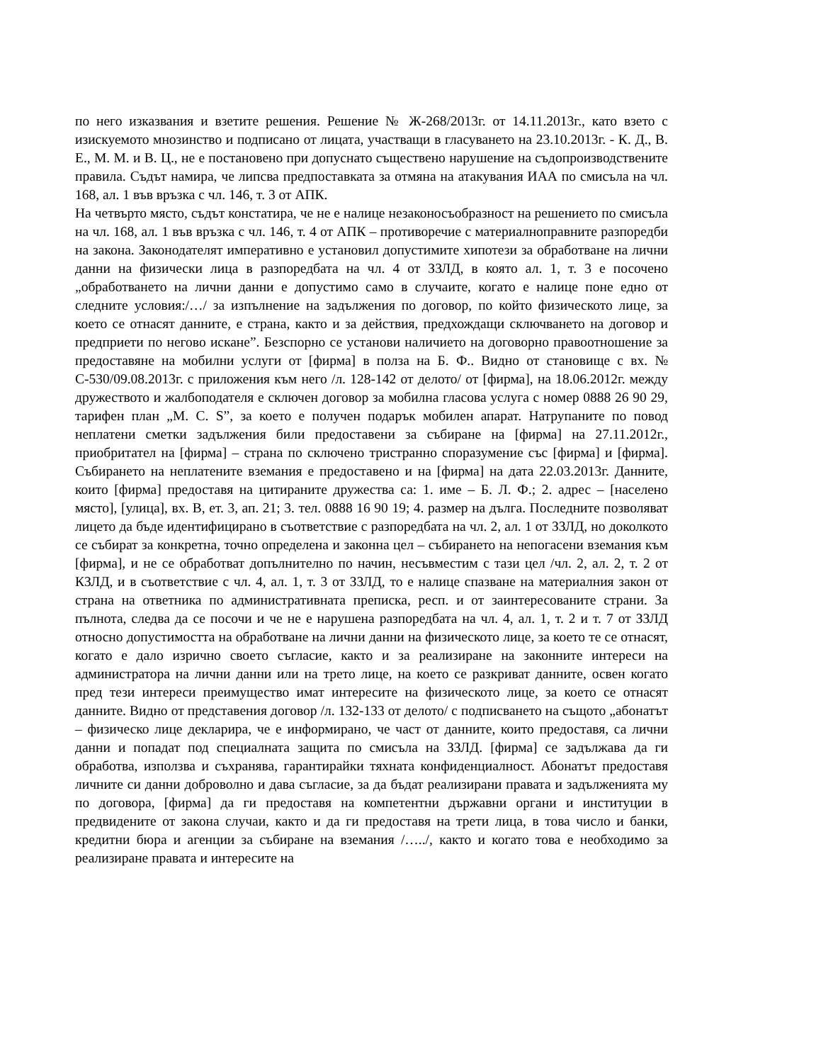по него изказвания и взетите решения. Решение № Ж-268/2013г. от 14.11.2013г., като взето с изискуемото мнозинство и подписано от лицата, участващи в гласуването на 23.10.2013г. - К. Д., В. Е., М. М. и В. Ц., не е постановено при допуснато съществено нарушение на съдопроизводствените правила. Съдът намира, че липсва предпоставката за отмяна на атакувания ИАА по смисъла на чл. 168, ал. 1 във връзка с чл. 146, т. 3 от АПК.
На четвърто място, съдът констатира, че не е налице незаконосъобразност на решението по смисъла на чл. 168, ал. 1 във връзка с чл. 146, т. 4 от АПК – противоречие с материалноправните разпоредби на закона. Законодателят императивно е установил допустимите хипотези за обработване на лични данни на физически лица в разпоредбата на чл. 4 от ЗЗЛД, в която ал. 1, т. 3 е посочено „обработването на лични данни е допустимо само в случаите, когато е налице поне едно от следните условия:/…/ за изпълнение на задължения по договор, по който физическото лице, за което се отнасят данните, е страна, както и за действия, предхождащи сключването на договор и предприети по негово искане”. Безспорно се установи наличието на договорно правоотношение за предоставяне на мобилни услуги от [фирма] в полза на Б. Ф.. Видно от становище с вх. № С-530/09.08.2013г. с приложения към него /л. 128-142 от делото/ от [фирма], на 18.06.2012г. между дружеството и жалбоподателя е сключен договор за мобилна гласова услуга с номер 0888 26 90 29, тарифен план „М. С. S”, за което е получен подарък мобилен апарат. Натрупаните по повод неплатени сметки задължения били предоставени за събиране на [фирма] на 27.11.2012г., приобритател на [фирма] – страна по сключено тристранно споразумение със [фирма] и [фирма]. Събирането на неплатените вземания е предоставено и на [фирма] на дата 22.03.2013г. Данните, които [фирма] предоставя на цитираните дружества са: 1. име – Б. Л. Ф.; 2. адрес – [населено място], [улица], вх. В, ет. 3, ап. 21; 3. тел. 0888 16 90 19; 4. размер на дълга. Последните позволяват лицето да бъде идентифицирано в съответствие с разпоредбата на чл. 2, ал. 1 от ЗЗЛД, но доколкото се събират за конкретна, точно определена и законна цел – събирането на непогасени вземания към [фирма], и не се обработват допълнително по начин, несъвместим с тази цел /чл. 2, ал. 2, т. 2 от КЗЛД, и в съответствие с чл. 4, ал. 1, т. 3 от ЗЗЛД, то е налице спазване на материалния закон от страна на ответника по административната преписка, респ. и от заинтересованите страни. За пълнота, следва да се посочи и че не е нарушена разпоредбата на чл. 4, ал. 1, т. 2 и т. 7 от ЗЗЛД относно допустимостта на обработване на лични данни на физическото лице, за което те се отнасят, когато е дало изрично своето съгласие, както и за реализиране на законните интереси на администратора на лични данни или на трето лице, на което се разкриват данните, освен когато пред тези интереси преимущество имат интересите на физическото лице, за което се отнасят данните. Видно от представения договор /л. 132-133 от делото/ с подписването на същото „абонатът – физическо лице декларира, че е информирано, че част от данните, които предоставя, са лични данни и попадат под специалната защита по смисъла на ЗЗЛД. [фирма] се задължава да ги обработва, използва и съхранява, гарантирайки тяхната конфиденциалност. Абонатът предоставя личните си данни доброволно и дава съгласие, за да бъдат реализирани правата и задълженията му по договора, [фирма] да ги предоставя на компетентни държавни органи и институции в предвидените от закона случаи, както и да ги предоставя на трети лица, в това число и банки, кредитни бюра и агенции за събиране на вземания /…../, както и когато това е необходимо за реализиране правата и интересите на